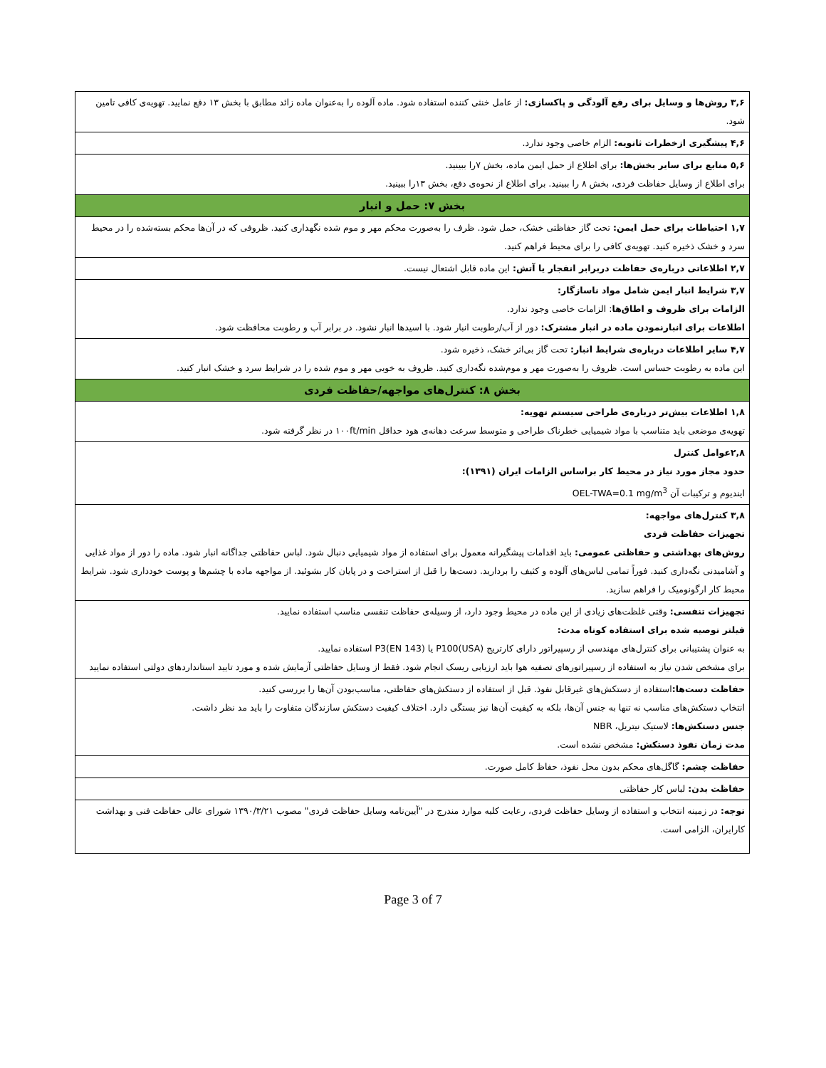| ۳,۶ روش‌ها و وسایل برای رفع آلودگی و پاکسازی: از عامل خنثی کننده استفاده شود. ماده آلوده را به‌عنوان ماده زائد مطابق با بخش ۱۳ دفع نمایید. تهویه‌ی کافی تامین شود. |
| ۴,۶ پیشگیری ازخطرات ثانویه: الزام خاصی وجود ندارد. |
| ۵,۶ منابع برای سایر بخش‌ها: برای اطلاع از حمل ایمن ماده، بخش ۷را ببینید. برای اطلاع از وسایل حفاظت فردی، بخش ۸ را ببینید. برای اطلاع از نحوه‌ی دفع، بخش ۱۳را ببینید. |
| بخش ۷: حمل و انبار |
| ۱,۷ احتیاطات برای حمل ایمن: تحت گاز حفاظتی خشک، حمل شود. ظرف را به‌صورت محکم مهر و موم شده نگهداری کنید. ظروفی که در آن‌ها محکم بسته‌شده را در محیط سرد و خشک ذخیره کنید. تهویه‌ی کافی را برای محیط فراهم کنید. |
| ۲,۷ اطلاعاتی درباره‌ی حفاظت دربرابر انفجار یا آتش: این ماده قابل اشتعال نیست. |
| ۳,۷ شرایط انبار ایمن شامل مواد ناسازگار: الزامات برای ظروف و اطاق‌ها : الزامات خاصی وجود ندارد. اطلاعات برای انبارنمودن ماده در انبار مشترک: دور از آب/رطوبت انبار شود. با اسیدها انبار نشود. در برابر آب و رطوبت محافظت شود. |
| ۴,۷ سایر اطلاعات درباره‌ی شرایط انبار: تحت گاز بی‌اثر خشک، ذخیره شود. این ماده به رطوبت حساس است. ظروف را به‌صورت مهر و موم‌شده نگه‌داری کنید. ظروف به خوبی مهر و موم شده را در شرایط سرد و خشک انبار کنید. |
| بخش ۸: کنترل‌های مواجهه/حفاظت فردی |
| ۱,۸ اطلاعات بیش‌تر درباره‌ی طراحی سیستم تهویه: تهویه‌ی موضعی باید متناسب با مواد شیمیایی خطرناک طراحی و متوسط سرعت دهانه‌ی هود حداقل ۱۰۰ft/min در نظر گرفته شود. |
| ۲,۸عوامل کنترل حدود مجاز مورد نیاز در محیط کار براساس الزامات ایران (۱۳۹۱): ایندیوم و ترکیبات آن OEL-TWA=0.1 mg/m<sup>3</sup> |
| ۳,۸ کنترل‌های مواجهه: تجهیزات حفاظت فردی روش‌های بهداشتی و حفاظتی عمومی: باید اقدامات پیشگیرانه معمول برای استفاده از مواد شیمیایی دنبال شود. لباس حفاظتی جداگانه انبار شود. ماده را دور از مواد غذایی و آشامیدنی نگه‌داری کنید. فوراً تمامی لباس‌های آلوده و کثیف را بردارید. دست‌ها را قبل از استراحت و در پایان کار بشوئید. از مواجهه ماده با چشم‌ها و پوست خودداری شود. شرایط محیط کار ارگونومیک را فراهم سازید. |
| تجهیزات تنفسی: وقتی غلظت‌های زیادی از این ماده در محیط وجود دارد، از وسیله‌ی حفاظت تنفسی مناسب استفاده نمایید. فیلتر توصیه شده برای استفاده کوتاه مدت: به عنوان پشتیبانی برای کنترل‌های مهندسی از رسپیراتور دارای کارتریج P100(USA) یا P3(EN 143) استفاده نمایید. برای مشخص شدن نیاز به استفاده از رسپیراتورهای تصفیه هوا باید ارزیابی ریسک انجام شود. فقط از وسایل حفاظتی آزمایش شده و مورد تایید استانداردهای دولتی استفاده نمایید |
| حفاظت دست‌ها: استفاده از دستکش‌های غیرقابل نفوذ. قبل از استفاده از دستکش‌های حفاظتی، مناسب‌بودن آن‌ها را بررسی کنید. انتخاب دستکش‌های مناسب نه تنها به جنس آن‌ها، بلکه به کیفیت آن‌ها نیز بستگی دارد. اختلاف کیفیت دستکش سازندگان متفاوت را باید مد نظر داشت. جنس دستکش‌ها: لاستیک نیتریل، NBR مدت زمان نفوذ دستکش: مشخص نشده است. |
| حفاظت چشم: گاگل‌های محکم بدون محل نفوذ، حفاظ کامل صورت. |
| حفاظت بدن: لباس کار حفاظتی |
| توجه: در زمینه انتخاب و استفاده از وسایل حفاظت فردی، رعایت کلیه موارد مندرج در "آیین‌نامه وسایل حفاظت فردی" مصوب ۱۳۹۰/۳/۲۱ شورای عالی حفاظت فنی و بهداشت کارایران، الزامی است. |
Page 3 of 7